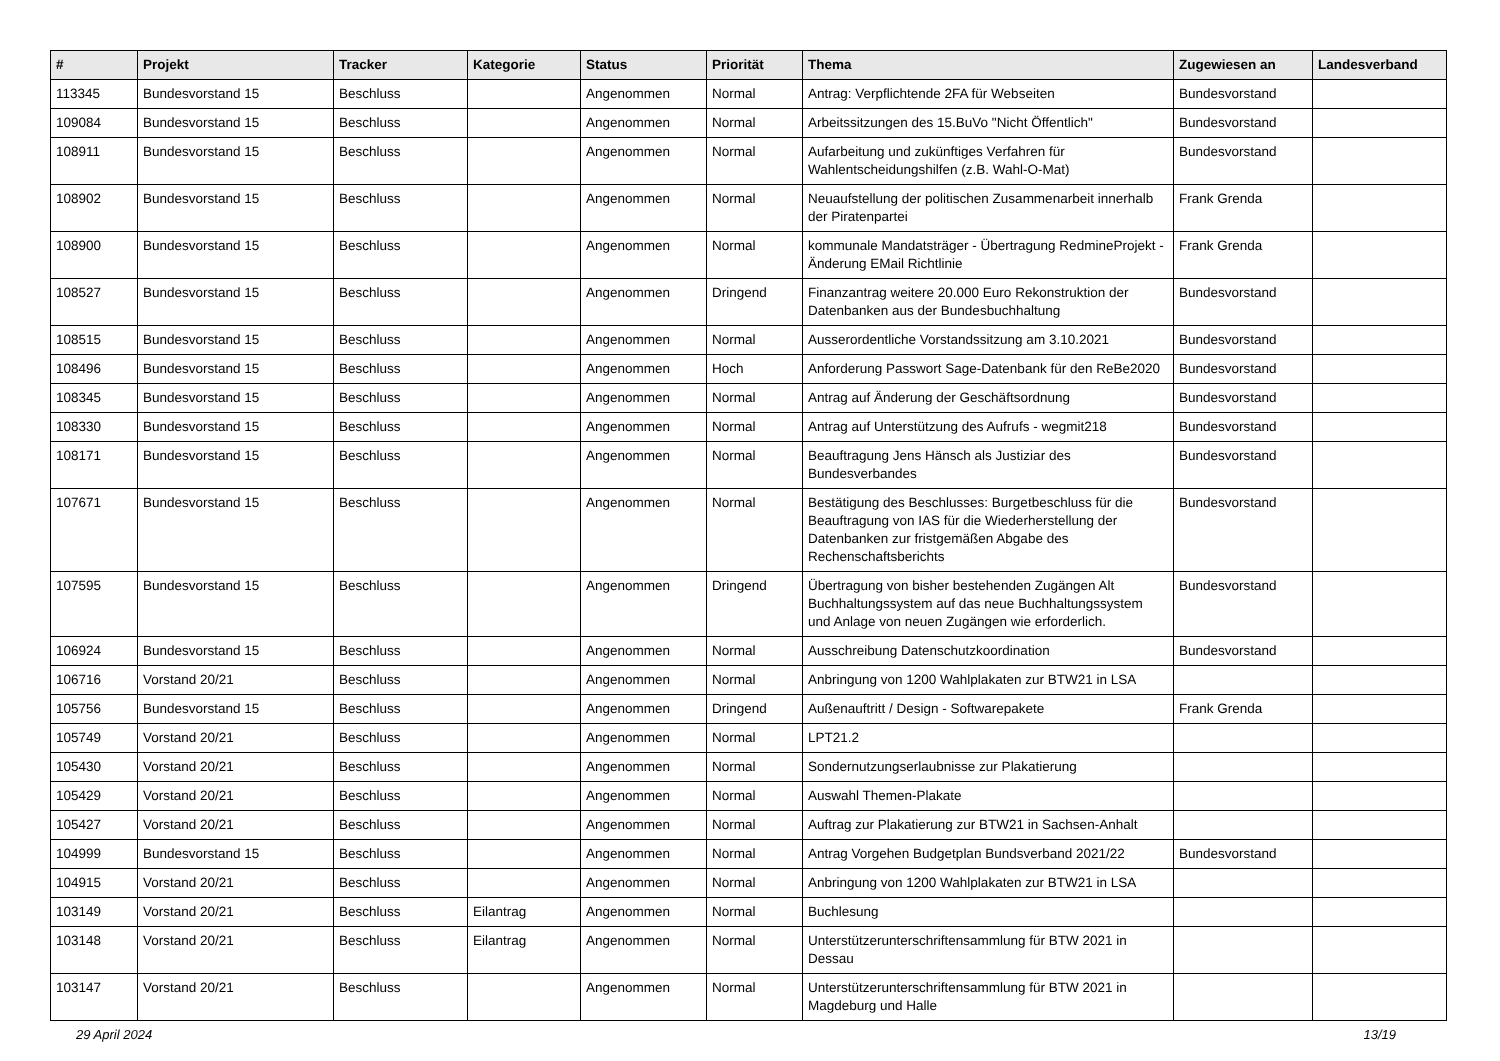| # | Projekt | Tracker | Kategorie | Status | Priorität | Thema | Zugewiesen an | Landesverband |
| --- | --- | --- | --- | --- | --- | --- | --- | --- |
| 113345 | Bundesvorstand 15 | Beschluss | | Angenommen | Normal | Antrag: Verpflichtende 2FA für Webseiten | Bundesvorstand | |
| 109084 | Bundesvorstand 15 | Beschluss | | Angenommen | Normal | Arbeitssitzungen des 15.BuVo "Nicht Öffentlich" | Bundesvorstand | |
| 108911 | Bundesvorstand 15 | Beschluss | | Angenommen | Normal | Aufarbeitung und zukünftiges Verfahren für Wahlentscheidungshilfen (z.B. Wahl-O-Mat) | Bundesvorstand | |
| 108902 | Bundesvorstand 15 | Beschluss | | Angenommen | Normal | Neuaufstellung der politischen Zusammenarbeit innerhalb der Piratenpartei | Frank Grenda | |
| 108900 | Bundesvorstand 15 | Beschluss | | Angenommen | Normal | kommunale Mandatsträger - Übertragung RedmineProjekt - Änderung EMail Richtlinie | Frank Grenda | |
| 108527 | Bundesvorstand 15 | Beschluss | | Angenommen | Dringend | Finanzantrag weitere 20.000 Euro Rekonstruktion der Datenbanken aus der Bundesbuchhaltung | Bundesvorstand | |
| 108515 | Bundesvorstand 15 | Beschluss | | Angenommen | Normal | Ausserordentliche Vorstandssitzung am 3.10.2021 | Bundesvorstand | |
| 108496 | Bundesvorstand 15 | Beschluss | | Angenommen | Hoch | Anforderung Passwort Sage-Datenbank für den ReBe2020 | Bundesvorstand | |
| 108345 | Bundesvorstand 15 | Beschluss | | Angenommen | Normal | Antrag auf Änderung der Geschäftsordnung | Bundesvorstand | |
| 108330 | Bundesvorstand 15 | Beschluss | | Angenommen | Normal | Antrag auf Unterstützung des Aufrufs - wegmit218 | Bundesvorstand | |
| 108171 | Bundesvorstand 15 | Beschluss | | Angenommen | Normal | Beauftragung Jens Hänsch als Justiziar des Bundesverbandes | Bundesvorstand | |
| 107671 | Bundesvorstand 15 | Beschluss | | Angenommen | Normal | Bestätigung des Beschlusses: Burgetbeschluss für die Beauftragung von IAS für die Wiederherstellung der Datenbanken zur fristgemäßen Abgabe des Rechenschaftsberichts | Bundesvorstand | |
| 107595 | Bundesvorstand 15 | Beschluss | | Angenommen | Dringend | Übertragung von bisher bestehenden Zugängen Alt Buchhaltungssystem auf das neue Buchhaltungssystem und Anlage von neuen Zugängen wie erforderlich. | Bundesvorstand | |
| 106924 | Bundesvorstand 15 | Beschluss | | Angenommen | Normal | Ausschreibung Datenschutzkoordination | Bundesvorstand | |
| 106716 | Vorstand 20/21 | Beschluss | | Angenommen | Normal | Anbringung von 1200 Wahlplakaten zur BTW21 in LSA | | |
| 105756 | Bundesvorstand 15 | Beschluss | | Angenommen | Dringend | Außenauftritt / Design - Softwarepakete | Frank Grenda | |
| 105749 | Vorstand 20/21 | Beschluss | | Angenommen | Normal | LPT21.2 | | |
| 105430 | Vorstand 20/21 | Beschluss | | Angenommen | Normal | Sondernutzungserlaubnisse zur Plakatierung | | |
| 105429 | Vorstand 20/21 | Beschluss | | Angenommen | Normal | Auswahl Themen-Plakate | | |
| 105427 | Vorstand 20/21 | Beschluss | | Angenommen | Normal | Auftrag zur Plakatierung zur BTW21 in Sachsen-Anhalt | | |
| 104999 | Bundesvorstand 15 | Beschluss | | Angenommen | Normal | Antrag Vorgehen Budgetplan Bundsverband 2021/22 | Bundesvorstand | |
| 104915 | Vorstand 20/21 | Beschluss | | Angenommen | Normal | Anbringung von 1200 Wahlplakaten zur BTW21 in LSA | | |
| 103149 | Vorstand 20/21 | Beschluss | Eilantrag | Angenommen | Normal | Buchlesung | | |
| 103148 | Vorstand 20/21 | Beschluss | Eilantrag | Angenommen | Normal | Unterstützerunterschriftensammlung für BTW 2021 in Dessau | | |
| 103147 | Vorstand 20/21 | Beschluss | | Angenommen | Normal | Unterstützerunterschriftensammlung für BTW 2021 in Magdeburg und Halle | | |
29 April 2024 13/19